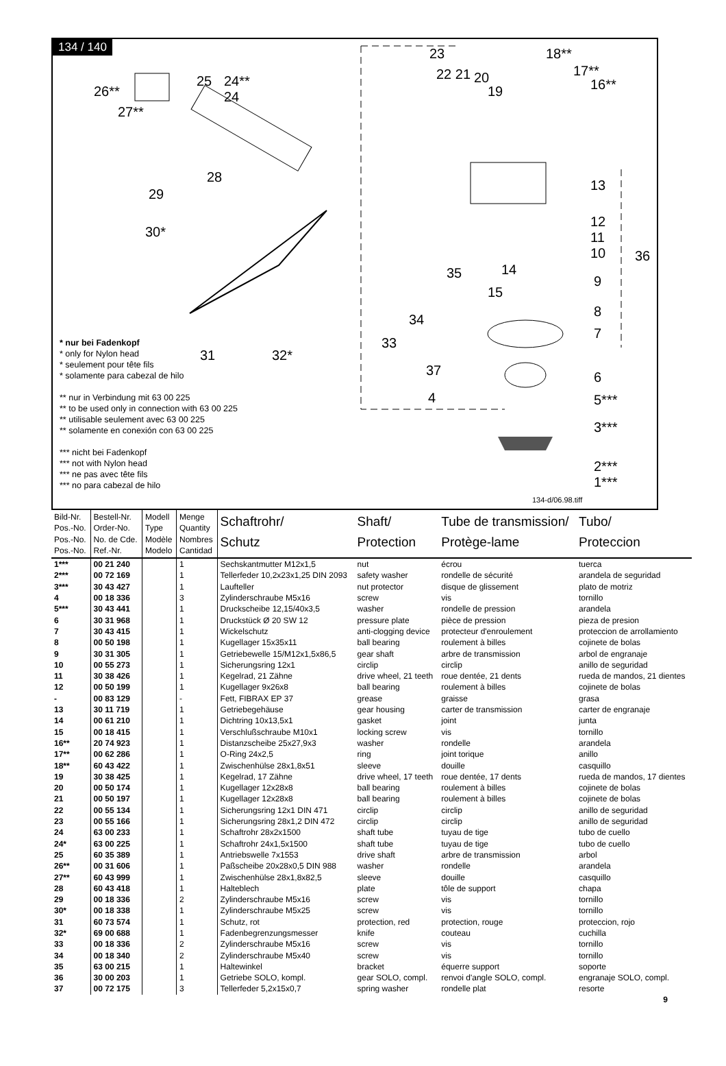134 / 140
26**
27**
25
24**
24
28
29
30*
31 32*
23
22 21 20
19
18**
17**
16**
13
12
11
10
36
14
15
35
9
8
7
34
33
37
4
6
5***
3***
2***
1***
134-d/06.98.tiff
* nur bei Fadenkopf
* only for Nylon head
* seulement pour tête fils
* solamente para cabezal de hilo
** nur in Verbindung mit 63 00 225
** to be used only in connection with 63 00 225
** utilisable seulement avec 63 00 225
** solamente en conexión con 63 00 225
*** nicht bei Fadenkopf
*** not with Nylon head
*** ne pas avec tête fils
*** no para cabezal de hilo
| Bild-Nr. Pos.-No. Pos.-No. Pos.-No. | Bestell-Nr. Order-No. No. de Cde. Ref.-Nr. | Modell Type Modèle Modelo | Menge Quantity Nombres Cantidad | Schaftrohr/ Schutz | Shaft/ Protection | Tube de transmission/ Protège-lame | Tubo/ Proteccion |
| --- | --- | --- | --- | --- | --- | --- | --- |
| 1*** | 00 21 240 | | 1 | Sechskantmutter M12x1,5 | nut | écrou | tuerca |
| 2*** | 00 72 169 | | 1 | Tellerfeder 10,2x23x1,25 DIN 2093 | safety washer | rondelle de sécurité | arandela de seguridad |
| 3*** | 30 43 427 | | 1 | Laufteller | nut protector | disque de glissement | plato de motriz |
| 4 | 00 18 336 | | 3 | Zylinderschraube M5x16 | screw | vis | tornillo |
| 5*** | 30 43 441 | | 1 | Druckscheibe 12,15/40x3,5 | washer | rondelle de pression | arandela |
| 6 | 30 31 968 | | 1 | Druckstück Ø 20 SW 12 | pressure plate | pièce de pression | pieza de presion |
| 7 | 30 43 415 | | 1 | Wickelschutz | anti-clogging device | protecteur d'enroulement | proteccion de arrollamiento |
| 8 | 00 50 198 | | 1 | Kugellager 15x35x11 | ball bearing | roulement à billes | cojinete de bolas |
| 9 | 30 31 305 | | 1 | Getriebewelle 15/M12x1,5x86,5 | gear shaft | arbre de transmission | arbol de engranaje |
| 10 | 00 55 273 | | 1 | Sicherungsring 12x1 | circlip | circlip | anillo de seguridad |
| 11 | 30 38 426 | | 1 | Kegelrad, 21 Zähne | drive wheel, 21 teeth | roue dentée, 21 dents | rueda de mandos, 21 dientes |
| 12 | 00 50 199 | | 1 | Kugellager 9x26x8 | ball bearing | roulement à billes | cojinete de bolas |
| - | 00 83 129 | | - | Fett, FIBRAX EP 37 | grease | graisse | grasa |
| 13 | 30 11 719 | | 1 | Getriebegehäuse | gear housing | carter de transmission | carter de engranaje |
| 14 | 00 61 210 | | 1 | Dichtring 10x13,5x1 | gasket | joint | junta |
| 15 | 00 18 415 | | 1 | Verschlußschraube M10x1 | locking screw | vis | tornillo |
| 16** | 20 74 923 | | 1 | Distanzscheibe 25x27,9x3 | washer | rondelle | arandela |
| 17** | 00 62 286 | | 1 | O-Ring 24x2,5 | ring | joint torique | anillo |
| 18** | 60 43 422 | | 1 | Zwischenhülse 28x1,8x51 | sleeve | douille | casquillo |
| 19 | 30 38 425 | | 1 | Kegelrad, 17 Zähne | drive wheel, 17 teeth | roue dentée, 17 dents | rueda de mandos, 17 dientes |
| 20 | 00 50 174 | | 1 | Kugellager 12x28x8 | ball bearing | roulement à billes | cojinete de bolas |
| 21 | 00 50 197 | | 1 | Kugellager 12x28x8 | ball bearing | roulement à billes | cojinete de bolas |
| 22 | 00 55 134 | | 1 | Sicherungsring 12x1 DIN 471 | circlip | circlip | anillo de seguridad |
| 23 | 00 55 166 | | 1 | Sicherungsring 28x1,2 DIN 472 | circlip | circlip | anillo de seguridad |
| 24 | 63 00 233 | | 1 | Schaftrohr 28x2x1500 | shaft tube | tuyau de tige | tubo de cuello |
| 24* | 63 00 225 | | 1 | Schaftrohr 24x1,5x1500 | shaft tube | tuyau de tige | tubo de cuello |
| 25 | 60 35 389 | | 1 | Antriebswelle 7x1553 | drive shaft | arbre de transmission | arbol |
| 26** | 00 31 606 | | 1 | Paßscheibe 20x28x0,5 DIN 988 | washer | rondelle | arandela |
| 27** | 60 43 999 | | 1 | Zwischenhülse 28x1,8x82,5 | sleeve | douille | casquillo |
| 28 | 60 43 418 | | 1 | Halteblech | plate | tôle de support | chapa |
| 29 | 00 18 336 | | 2 | Zylinderschraube M5x16 | screw | vis | tornillo |
| 30* | 00 18 338 | | 1 | Zylinderschraube M5x25 | screw | vis | tornillo |
| 31 | 60 73 574 | | 1 | Schutz, rot | protection, red | protection, rouge | proteccion, rojo |
| 32* | 69 00 688 | | 1 | Fadenbegrenzungsmesser | knife | couteau | cuchilla |
| 33 | 00 18 336 | | 2 | Zylinderschraube M5x16 | screw | vis | tornillo |
| 34 | 00 18 340 | | 2 | Zylinderschraube M5x40 | screw | vis | tornillo |
| 35 | 63 00 215 | | 1 | Haltewinkel | bracket | équerre support | soporte |
| 36 | 30 00 203 | | 1 | Getriebe SOLO, kompl. | gear SOLO, compl. | renvoi d'angle SOLO, compl. | engranaje SOLO, compl. |
| 37 | 00 72 175 | | 3 | Tellerfeder 5,2x15x0,7 | spring washer | rondelle plat | resorte |
9